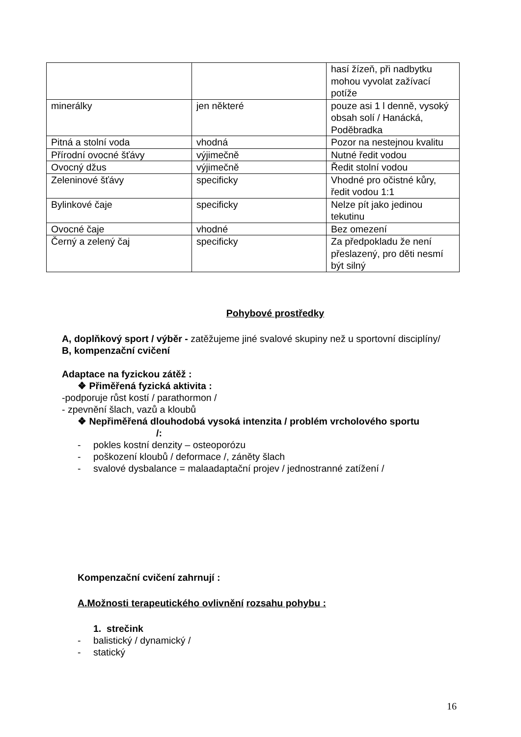| | | hasí žízeň, při nadbytku mohou vyvolat zažívací potíže |
| minerálky | jen některé | pouze asi 1 l denně, vysoký obsah solí / Hanácká, Poděbradka |
| Pitná a stolní voda | vhodná | Pozor na nestejnou kvalitu |
| Přírodní ovocné šťávy | výjimečně | Nutné ředit vodou |
| Ovocný džus | výjimečně | Ředit stolní vodou |
| Zeleninové šťávy | specificky | Vhodné pro očistné kůry, ředit vodou 1:1 |
| Bylinkové čaje | specificky | Nelze pít jako jedinou tekutinu |
| Ovocné čaje | vhodné | Bez omezení |
| Černý a zelený čaj | specificky | Za předpokladu že není přeslazený, pro děti nesmí být silný |
Pohybové prostředky
A, doplňkový sport / výběr - zatěžujeme jiné svalové skupiny než u sportovní disciplíny/
B, kompenzační cvičení
Adaptace na fyzickou zátěž :
❖ Přiměřená fyzická aktivita :
-podporuje růst kostí / parathormon /
- zpevnění šlach, vazů a kloubů
❖ Nepřiměřená dlouhodobá vysoká intenzita / problém vrcholového sportu
/:
- pokles kostní denzity – osteoporózu
- poškození kloubů / deformace /, záněty šlach
- svalové dysbalance = malaadaptační projev / jednostranné zatížení /
Kompenzační cvičení zahrnují :
A.Možnosti terapeutického ovlivnění rozsahu pohybu :
1. strečink
- balistický / dynamický /
- statický
16